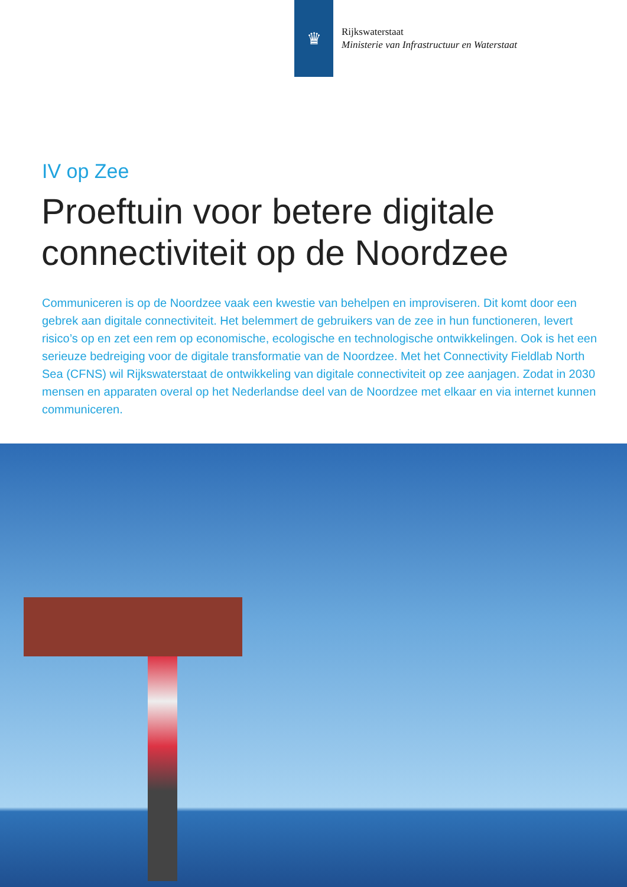♛
Rijkswaterstaat
Ministerie van Infrastructuur en Waterstaat
IV op Zee
Proeftuin voor betere digitale connectiviteit op de Noordzee
Communiceren is op de Noordzee vaak een kwestie van behelpen en improviseren. Dit komt door een gebrek aan digitale connectiviteit. Het belemmert de gebruikers van de zee in hun functioneren, levert risico’s op en zet een rem op economische, ecologische en technologische ontwikkelingen. Ook is het een serieuze bedreiging voor de digitale transformatie van de Noordzee. Met het Connectivity Fieldlab North Sea (CFNS) wil Rijkswaterstaat de ontwikkeling van digitale connectiviteit op zee aanjagen. Zodat in 2030 mensen en apparaten overal op het Nederlandse deel van de Noordzee met elkaar en via internet kunnen communiceren.